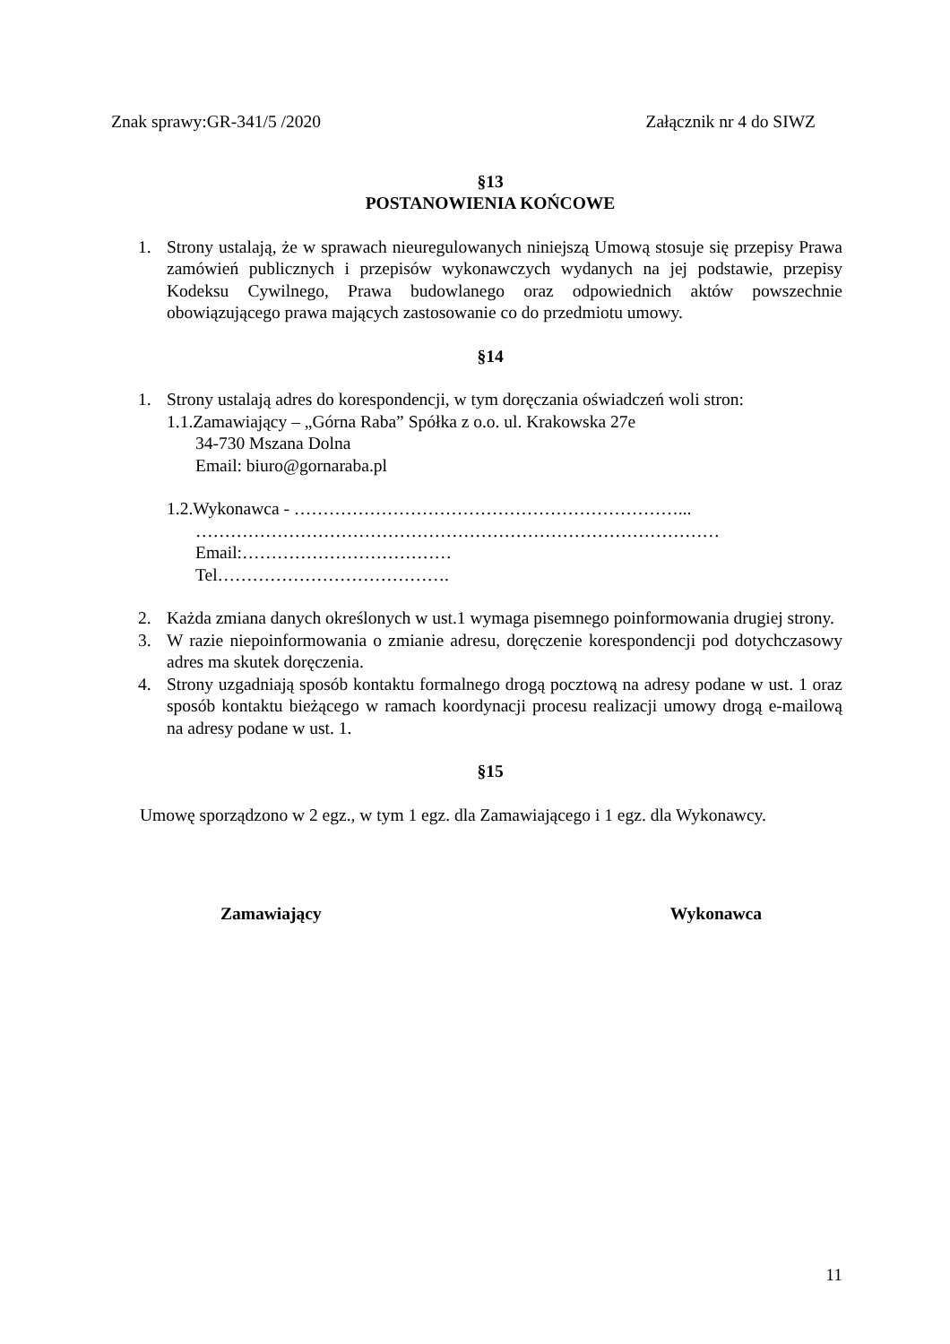Znak sprawy:GR-341/5 /2020 Załącznik nr 4 do SIWZ
§13
POSTANOWIENIA KOŃCOWE
1. Strony ustalają, że w sprawach nieuregulowanych niniejszą Umową stosuje się przepisy Prawa zamówień publicznych i przepisów wykonawczych wydanych na jej podstawie, przepisy Kodeksu Cywilnego, Prawa budowlanego oraz odpowiednich aktów powszechnie obowiązującego prawa mających zastosowanie co do przedmiotu umowy.
§14
1. Strony ustalają adres do korespondencji, w tym doręczania oświadczeń woli stron:
1.1.Zamawiający – „Górna Raba” Spółka z o.o. ul. Krakowska 27e
34-730 Mszana Dolna
Email: biuro@gornaraba.pl
1.2.Wykonawca - …………………………………………………………...
………………………………………………………………………………
Email:………………………………
Tel………………………………….
2. Każda zmiana danych określonych w ust.1 wymaga pisemnego poinformowania drugiej strony.
3. W razie niepoinformowania o zmianie adresu, doręczenie korespondencji pod dotychczasowy adres ma skutek doręczenia.
4. Strony uzgadniają sposób kontaktu formalnego drogą pocztową na adresy podane w ust. 1 oraz sposób kontaktu bieżącego w ramach koordynacji procesu realizacji umowy drogą e-mailową na adresy podane w ust. 1.
§15
Umowę sporządzono w 2 egz., w tym 1 egz. dla Zamawiającego i 1 egz. dla Wykonawcy.
Zamawiający Wykonawca
11